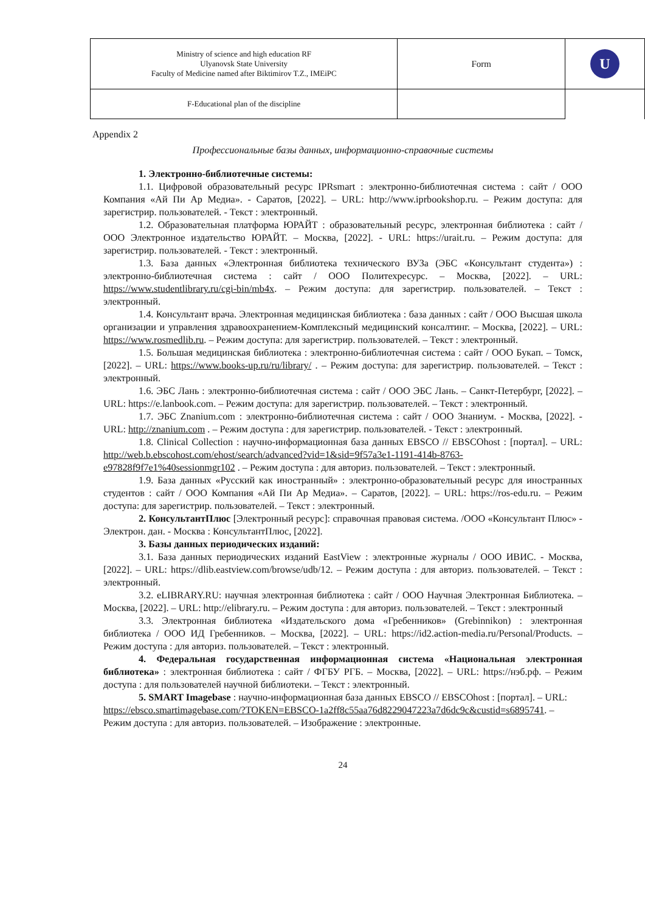| Ministry of science and high education RF Ulyanovsk State University Faculty of Medicine named after Biktimirov T.Z., IMEiPC | Form | U |
| F-Educational plan of the discipline | | |
Appendix 2
Профессиональные базы данных, информационно-справочные системы
1. Электронно-библиотечные системы:
1.1. Цифровой образовательный ресурс IPRsmart : электронно-библиотечная система : сайт / ООО Компания «Ай Пи Ар Медиа». - Саратов, [2022]. – URL: http://www.iprbookshop.ru. – Режим доступа: для зарегистрир. пользователей. - Текст : электронный.
1.2. Образовательная платформа ЮРАЙТ : образовательный ресурс, электронная библиотека : сайт / ООО Электронное издательство ЮРАЙТ. – Москва, [2022]. - URL: https://urait.ru. – Режим доступа: для зарегистрир. пользователей. - Текст : электронный.
1.3. База данных «Электронная библиотека технического ВУЗа (ЭБС «Консультант студента») : электронно-библиотечная система : сайт / ООО Политехресурс. – Москва, [2022]. – URL: https://www.studentlibrary.ru/cgi-bin/mb4x. – Режим доступа: для зарегистрир. пользователей. – Текст : электронный.
1.4. Консультант врача. Электронная медицинская библиотека : база данных : сайт / ООО Высшая школа организации и управления здравоохранением-Комплексный медицинский консалтинг. – Москва, [2022]. – URL: https://www.rosmedlib.ru. – Режим доступа: для зарегистрир. пользователей. – Текст : электронный.
1.5. Большая медицинская библиотека : электронно-библиотечная система : сайт / ООО Букап. – Томск, [2022]. – URL: https://www.books-up.ru/ru/library/ . – Режим доступа: для зарегистрир. пользователей. – Текст : электронный.
1.6. ЭБС Лань : электронно-библиотечная система : сайт / ООО ЭБС Лань. – Санкт-Петербург, [2022]. – URL: https://e.lanbook.com. – Режим доступа: для зарегистрир. пользователей. – Текст : электронный.
1.7. ЭБС Znanium.com : электронно-библиотечная система : сайт / ООО Знаниум. - Москва, [2022]. - URL: http://znanium.com . – Режим доступа : для зарегистрир. пользователей. - Текст : электронный.
1.8. Clinical Collection : научно-информационная база данных EBSCO // EBSCOhost : [портал]. – URL: http://web.b.ebscohost.com/ehost/search/advanced?vid=1&sid=9f57a3e1-1191-414b-8763-e97828f9f7e1%40sessionmgr102 . – Режим доступа : для авториз. пользователей. – Текст : электронный.
1.9. База данных «Русский как иностранный» : электронно-образовательный ресурс для иностранных студентов : сайт / ООО Компания «Ай Пи Ар Медиа». – Саратов, [2022]. – URL: https://ros-edu.ru. – Режим доступа: для зарегистрир. пользователей. – Текст : электронный.
2. КонсультантПлюс [Электронный ресурс]: справочная правовая система. /ООО «Консультант Плюс» - Электрон. дан. - Москва : КонсультантПлюс, [2022].
3. Базы данных периодических изданий:
3.1. База данных периодических изданий EastView : электронные журналы / ООО ИВИС. - Москва, [2022]. – URL: https://dlib.eastview.com/browse/udb/12. – Режим доступа : для авториз. пользователей. – Текст : электронный.
3.2. eLIBRARY.RU: научная электронная библиотека : сайт / ООО Научная Электронная Библиотека. – Москва, [2022]. – URL: http://elibrary.ru. – Режим доступа : для авториз. пользователей. – Текст : электронный
3.3. Электронная библиотека «Издательского дома «Гребенников» (Grebinnikon) : электронная библиотека / ООО ИД Гребенников. – Москва, [2022]. – URL: https://id2.action-media.ru/Personal/Products. – Режим доступа : для авториз. пользователей. – Текст : электронный.
4. Федеральная государственная информационная система «Национальная электронная библиотека» : электронная библиотека : сайт / ФГБУ РГБ. – Москва, [2022]. – URL: https://нэб.рф. – Режим доступа : для пользователей научной библиотеки. – Текст : электронный.
5. SMART Imagebase : научно-информационная база данных EBSCO // EBSCOhost : [портал]. – URL: https://ebsco.smartimagebase.com/?TOKEN=EBSCO-1a2ff8c55aa76d8229047223a7d6dc9c&custid=s6895741. – Режим доступа : для авториз. пользователей. – Изображение : электронные.
24